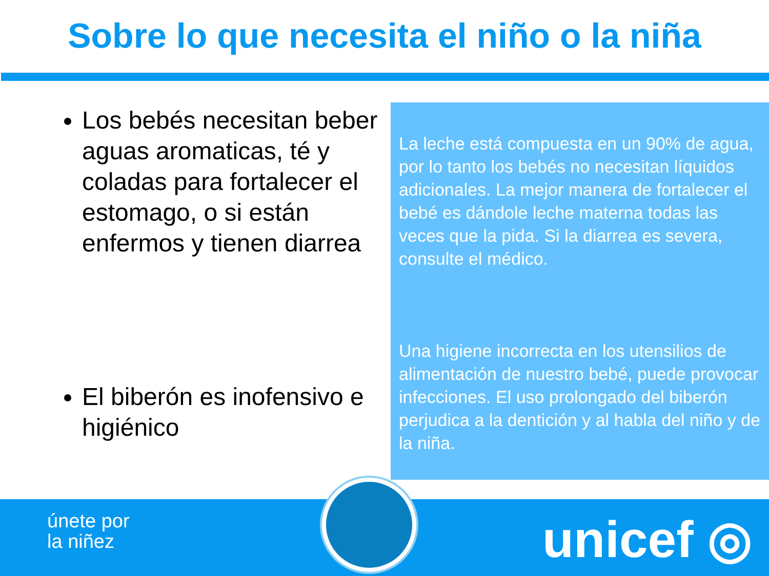Sobre lo que necesita el niño o la niña
Los bebés necesitan beber aguas aromaticas, té y coladas para fortalecer el estomago, o si están enfermos y tienen diarrea
El biberón es inofensivo e higiénico
La leche está compuesta en un 90% de agua, por lo tanto los bebés no necesitan líquidos adicionales. La mejor manera de fortalecer el bebé es dándole leche materna todas las veces que la pida. Si la diarrea es severa, consulte el médico.
Una higiene incorrecta en los utensilios de alimentación de nuestro bebé, puede provocar infecciones. El uso prolongado del biberón perjudica a la dentición y al habla del niño y de la niña.
únete por
la niñez
unicef ◎